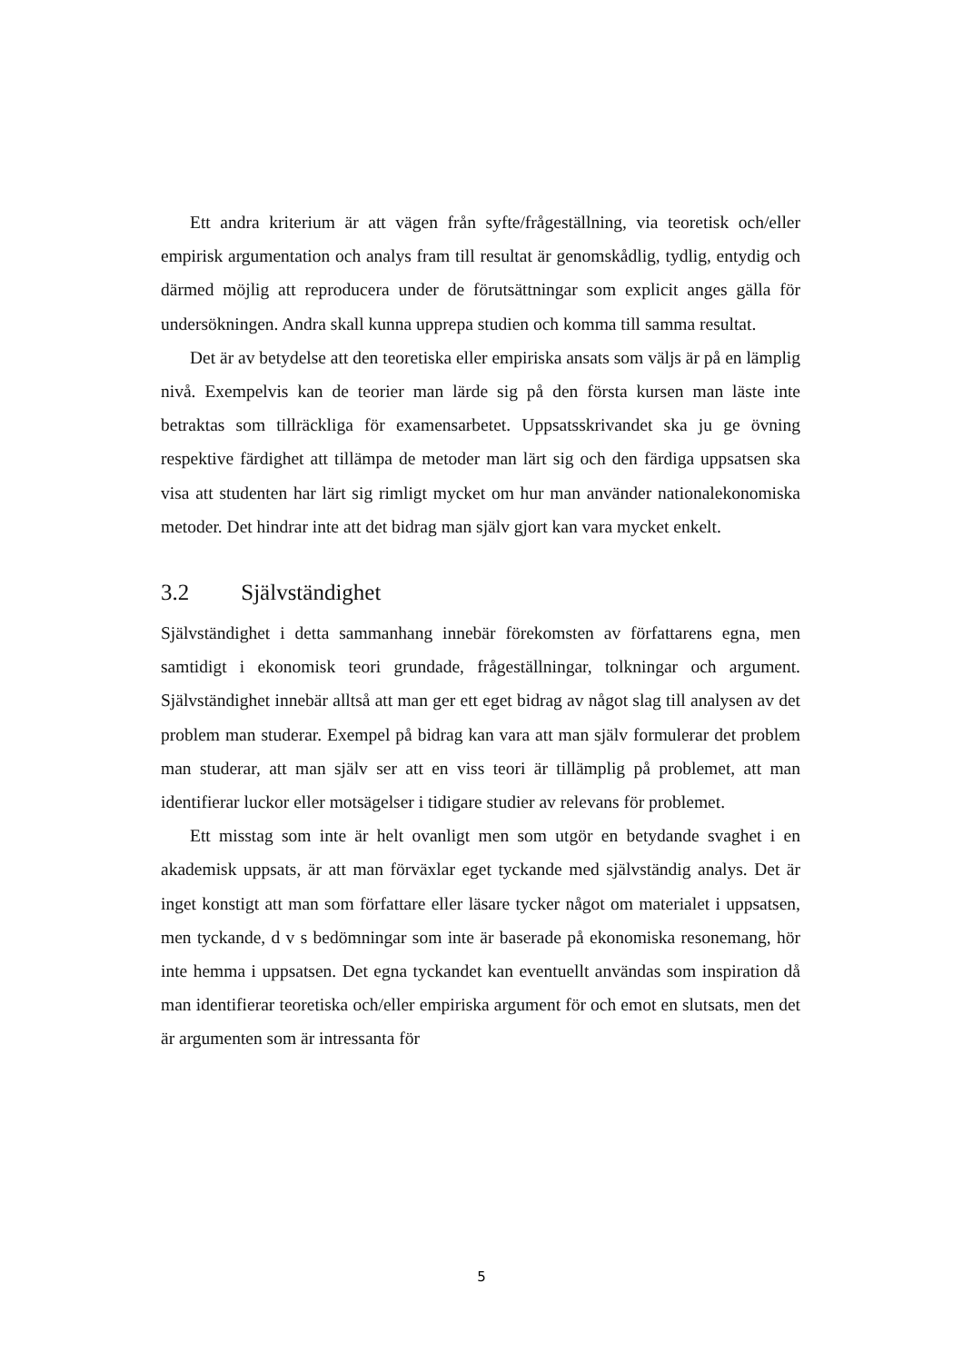Ett andra kriterium är att vägen från syfte/frågeställning, via teoretisk och/eller empirisk argumentation och analys fram till resultat är genomskådlig, tydlig, entydig och därmed möjlig att reproducera under de förutsättningar som explicit anges gälla för undersökningen. Andra skall kunna upprepa studien och komma till samma resultat.
Det är av betydelse att den teoretiska eller empiriska ansats som väljs är på en lämplig nivå. Exempelvis kan de teorier man lärde sig på den första kursen man läste inte betraktas som tillräckliga för examensarbetet. Uppsatsskrivandet ska ju ge övning respektive färdighet att tillämpa de metoder man lärt sig och den färdiga uppsatsen ska visa att studenten har lärt sig rimligt mycket om hur man använder nationalekonomiska metoder. Det hindrar inte att det bidrag man själv gjort kan vara mycket enkelt.
3.2 Självständighet
Självständighet i detta sammanhang innebär förekomsten av författarens egna, men samtidigt i ekonomisk teori grundade, frågeställningar, tolkningar och argument. Självständighet innebär alltså att man ger ett eget bidrag av något slag till analysen av det problem man studerar. Exempel på bidrag kan vara att man själv formulerar det problem man studerar, att man själv ser att en viss teori är tillämplig på problemet, att man identifierar luckor eller motsägelser i tidigare studier av relevans för problemet.
Ett misstag som inte är helt ovanligt men som utgör en betydande svaghet i en akademisk uppsats, är att man förväxlar eget tyckande med självständig analys. Det är inget konstigt att man som författare eller läsare tycker något om materialet i uppsatsen, men tyckande, d v s bedömningar som inte är baserade på ekonomiska resonemang, hör inte hemma i uppsatsen. Det egna tyckandet kan eventuellt användas som inspiration då man identifierar teoretiska och/eller empiriska argument för och emot en slutsats, men det är argumenten som är intressanta för
5